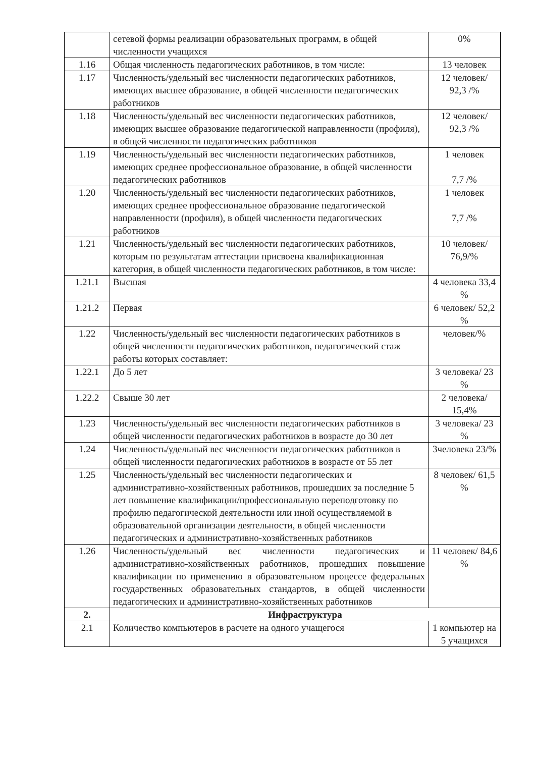| | сетевой формы реализации образовательных программ, в общей численности учащихся | 0% |
| 1.16 | Общая численность педагогических работников, в том числе: | 13 человек |
| 1.17 | Численность/удельный вес численности педагогических работников, имеющих высшее образование, в общей численности педагогических работников | 12 человек/ 92,3 /% |
| 1.18 | Численность/удельный вес численности педагогических работников, имеющих высшее образование педагогической направленности (профиля), в общей численности педагогических работников | 12 человек/ 92,3 /% |
| 1.19 | Численность/удельный вес численности педагогических работников, имеющих среднее профессиональное образование, в общей численности педагогических работников | 1 человек 7,7 /% |
| 1.20 | Численность/удельный вес численности педагогических работников, имеющих среднее профессиональное образование педагогической направленности (профиля), в общей численности педагогических работников | 1 человек 7,7 /% |
| 1.21 | Численность/удельный вес численности педагогических работников, которым по результатам аттестации присвоена квалификационная категория, в общей численности педагогических работников, в том числе: | 10 человек/ 76,9/% |
| 1.21.1 | Высшая | 4 человека 33,4 % |
| 1.21.2 | Первая | 6 человек/ 52,2 % |
| 1.22 | Численность/удельный вес численности педагогических работников в общей численности педагогических работников, педагогический стаж работы которых составляет: | человек/% |
| 1.22.1 | До 5 лет | 3 человека/ 23 % |
| 1.22.2 | Свыше 30 лет | 2 человека/ 15,4% |
| 1.23 | Численность/удельный вес численности педагогических работников в общей численности педагогических работников в возрасте до 30 лет | 3 человека/ 23 % |
| 1.24 | Численность/удельный вес численности педагогических работников в общей численности педагогических работников в возрасте от 55 лет | 3человека 23/% |
| 1.25 | Численность/удельный вес численности педагогических и административно-хозяйственных работников, прошедших за последние 5 лет повышение квалификации/профессиональную переподготовку по профилю педагогической деятельности или иной осуществляемой в образовательной организации деятельности, в общей численности педагогических и административно-хозяйственных работников | 8 человек/ 61,5 % |
| 1.26 | Численность/удельный вес численности педагогических и административно-хозяйственных работников, прошедших повышение квалификации по применению в образовательном процессе федеральных государственных образовательных стандартов, в общей численности педагогических и административно-хозяйственных работников | 11 человек/ 84,6 % |
| 2. | Инфраструктура | |
| 2.1 | Количество компьютеров в расчете на одного учащегося | 1 компьютер на 5 учащихся |